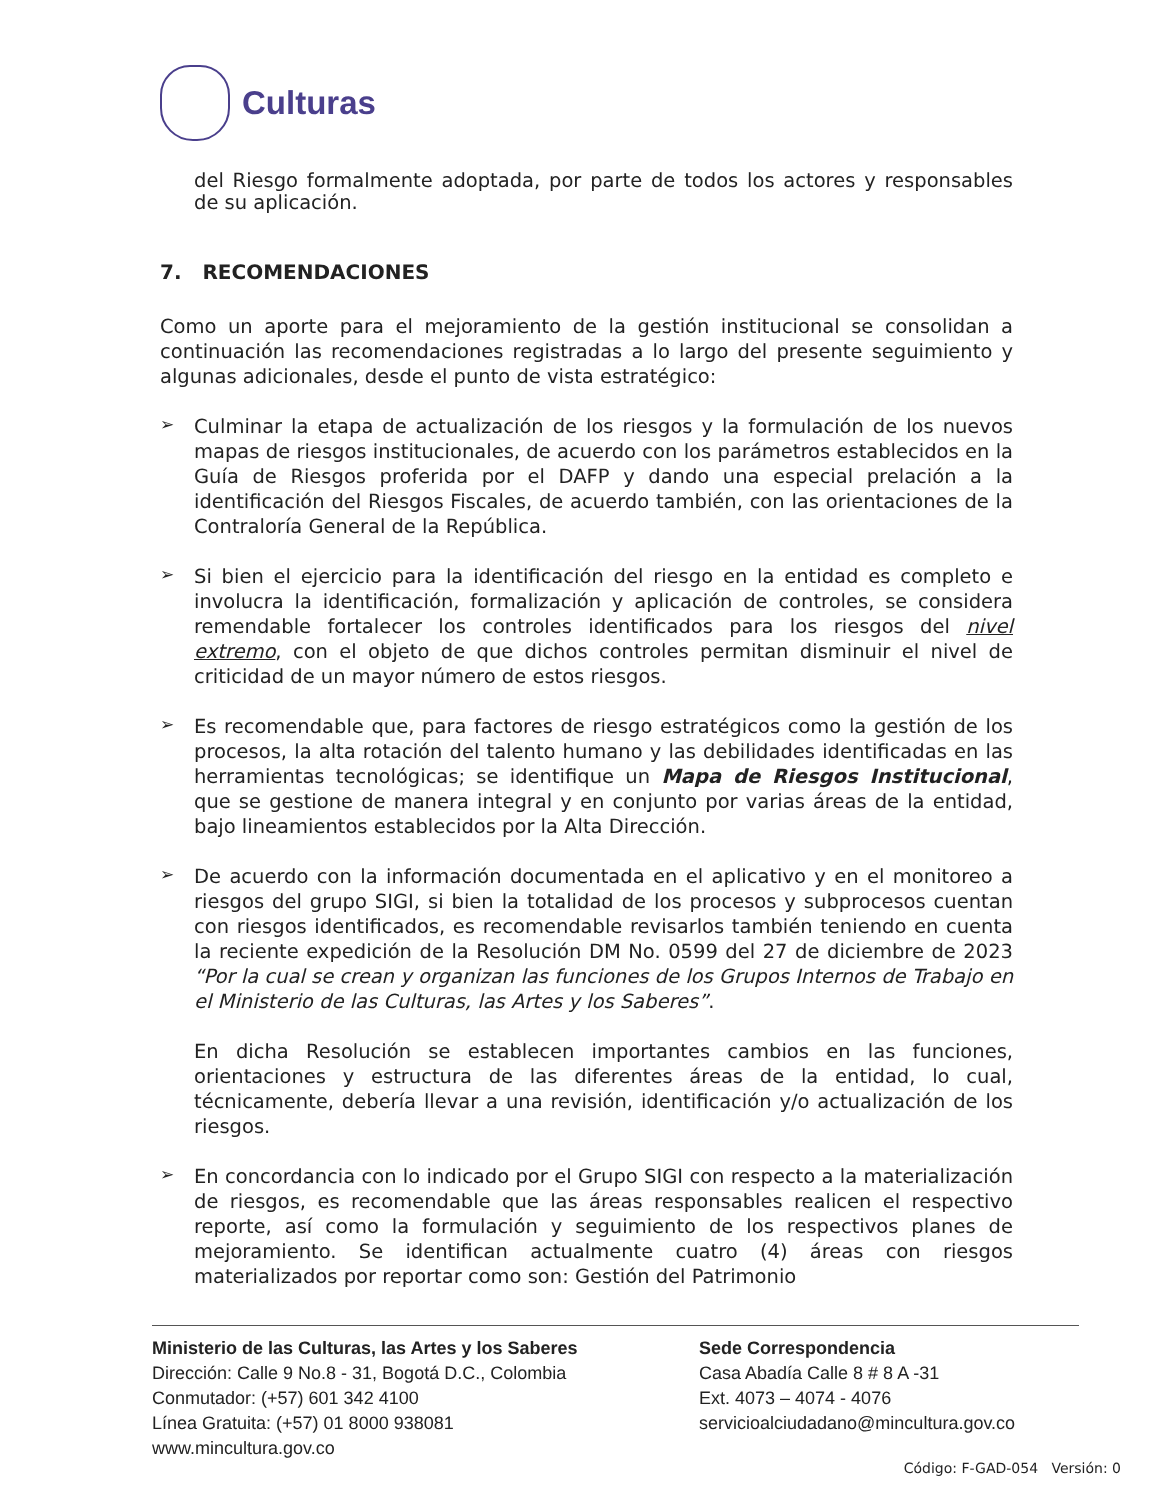Culturas
del Riesgo formalmente adoptada, por parte de todos los actores y responsables de su aplicación.
7. RECOMENDACIONES
Como un aporte para el mejoramiento de la gestión institucional se consolidan a continuación las recomendaciones registradas a lo largo del presente seguimiento y algunas adicionales, desde el punto de vista estratégico:
➢
Culminar la etapa de actualización de los riesgos y la formulación de los nuevos mapas de riesgos institucionales, de acuerdo con los parámetros establecidos en la Guía de Riesgos proferida por el DAFP y dando una especial prelación a la identificación del Riesgos Fiscales, de acuerdo también, con las orientaciones de la Contraloría General de la República.
➢
Si bien el ejercicio para la identificación del riesgo en la entidad es completo e involucra la identificación, formalización y aplicación de controles, se considera remendable fortalecer los controles identificados para los riesgos del nivel extremo, con el objeto de que dichos controles permitan disminuir el nivel de criticidad de un mayor número de estos riesgos.
➢
Es recomendable que, para factores de riesgo estratégicos como la gestión de los procesos, la alta rotación del talento humano y las debilidades identificadas en las herramientas tecnológicas; se identifique un Mapa de Riesgos Institucional, que se gestione de manera integral y en conjunto por varias áreas de la entidad, bajo lineamientos establecidos por la Alta Dirección.
➢
De acuerdo con la información documentada en el aplicativo y en el monitoreo a riesgos del grupo SIGI, si bien la totalidad de los procesos y subprocesos cuentan con riesgos identificados, es recomendable revisarlos también teniendo en cuenta la reciente expedición de la Resolución DM No. 0599 del 27 de diciembre de 2023 “Por la cual se crean y organizan las funciones de los Grupos Internos de Trabajo en el Ministerio de las Culturas, las Artes y los Saberes”.
En dicha Resolución se establecen importantes cambios en las funciones, orientaciones y estructura de las diferentes áreas de la entidad, lo cual, técnicamente, debería llevar a una revisión, identificación y/o actualización de los riesgos.
➢
En concordancia con lo indicado por el Grupo SIGI con respecto a la materialización de riesgos, es recomendable que las áreas responsables realicen el respectivo reporte, así como la formulación y seguimiento de los respectivos planes de mejoramiento. Se identifican actualmente cuatro (4) áreas con riesgos materializados por reportar como son: Gestión del Patrimonio
Ministerio de las Culturas, las Artes y los Saberes
Dirección: Calle 9 No.8 - 31, Bogotá D.C., Colombia
Conmutador: (+57) 601 342 4100
Línea Gratuita: (+57) 01 8000 938081
www.mincultura.gov.co
Sede Correspondencia
Casa Abadía Calle 8 # 8 A -31
Ext. 4073 – 4074 - 4076
servicioalciudadano@mincultura.gov.co
Código: F-GAD-054 Versión: 0